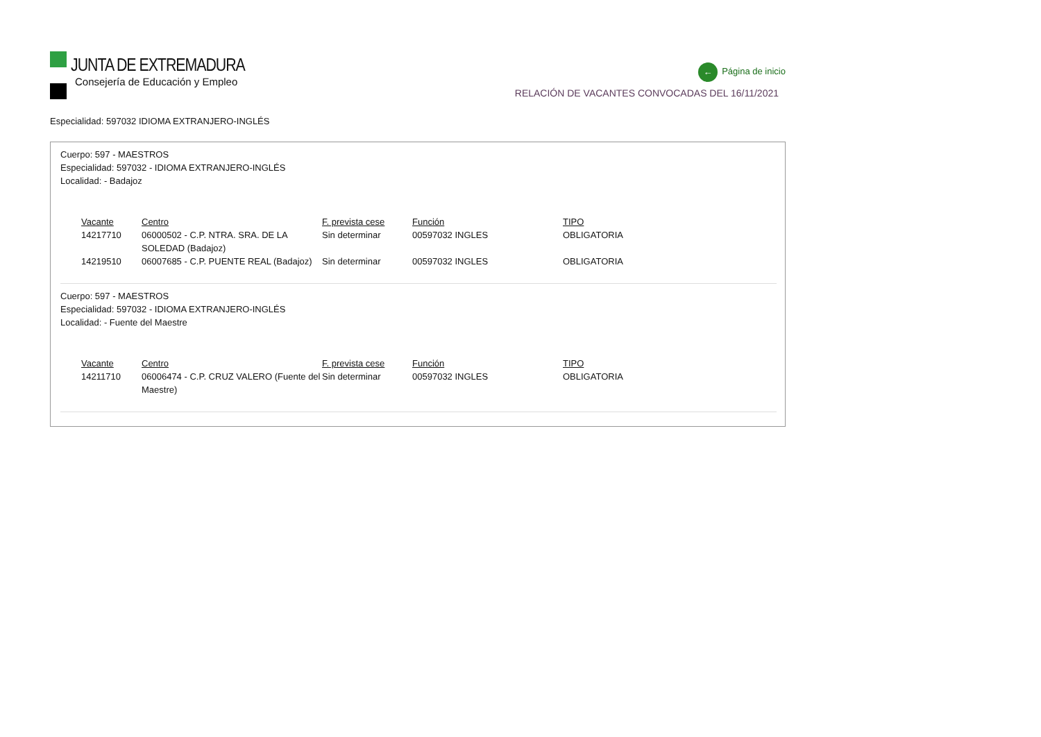JUNTA DE EXTREMADURA
Consejería de Educación y Empleo
← Página de inicio
RELACIÓN DE VACANTES CONVOCADAS DEL 16/11/2021
Especialidad: 597032 IDIOMA EXTRANJERO-INGLÉS
Cuerpo: 597 - MAESTROS
Especialidad: 597032 - IDIOMA EXTRANJERO-INGLÉS
Localidad: - Badajoz
| Vacante | Centro | F. prevista cese | Función | TIPO |
| --- | --- | --- | --- | --- |
| 14217710 | 06000502 - C.P. NTRA. SRA. DE LA SOLEDAD (Badajoz) | Sin determinar | 00597032 INGLES | OBLIGATORIA |
| 14219510 | 06007685 - C.P. PUENTE REAL (Badajoz) | Sin determinar | 00597032 INGLES | OBLIGATORIA |
Cuerpo: 597 - MAESTROS
Especialidad: 597032 - IDIOMA EXTRANJERO-INGLÉS
Localidad: - Fuente del Maestre
| Vacante | Centro | F. prevista cese | Función | TIPO |
| --- | --- | --- | --- | --- |
| 14211710 | 06006474 - C.P. CRUZ VALERO (Fuente del Maestre) | Sin determinar | 00597032 INGLES | OBLIGATORIA |